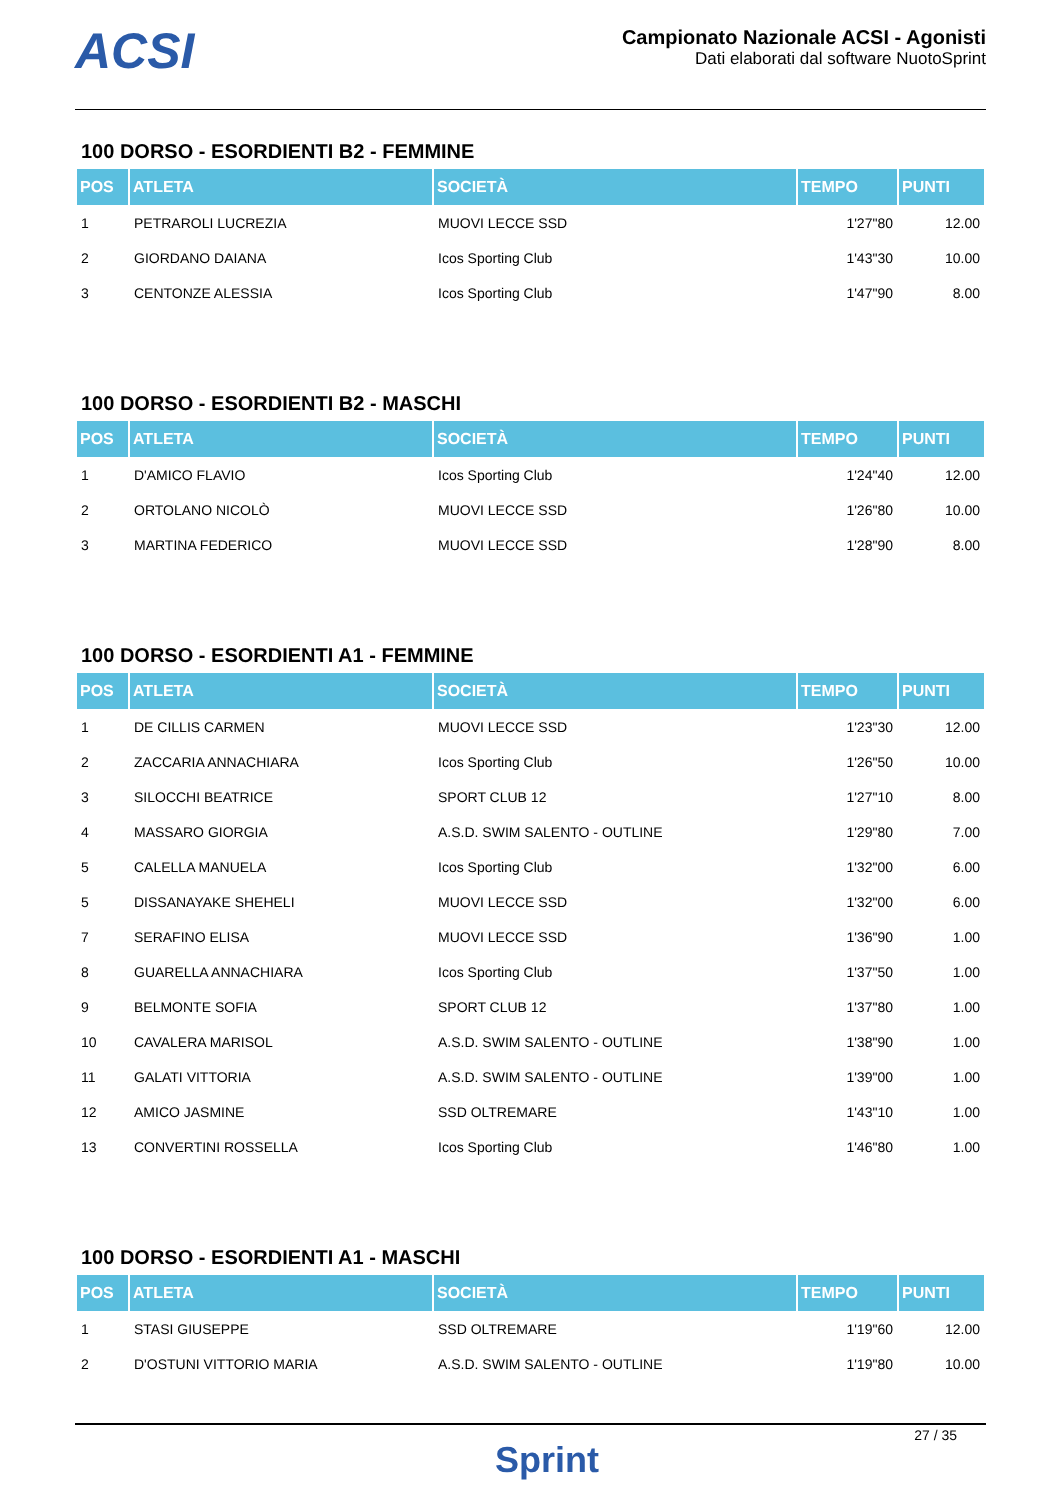ACSI
Campionato Nazionale ACSI - Agonisti
Dati elaborati dal software NuotoSprint
100 DORSO - ESORDIENTI B2 - FEMMINE
| POS | ATLETA | SOCIETÀ | TEMPO | PUNTI |
| --- | --- | --- | --- | --- |
| 1 | PETRAROLI LUCREZIA | MUOVI LECCE SSD | 1'27"80 | 12.00 |
| 2 | GIORDANO DAIANA | Icos Sporting Club | 1'43"30 | 10.00 |
| 3 | CENTONZE ALESSIA | Icos Sporting Club | 1'47"90 | 8.00 |
100 DORSO - ESORDIENTI B2 - MASCHI
| POS | ATLETA | SOCIETÀ | TEMPO | PUNTI |
| --- | --- | --- | --- | --- |
| 1 | D'AMICO FLAVIO | Icos Sporting Club | 1'24"40 | 12.00 |
| 2 | ORTOLANO NICOLÒ | MUOVI LECCE SSD | 1'26"80 | 10.00 |
| 3 | MARTINA FEDERICO | MUOVI LECCE SSD | 1'28"90 | 8.00 |
100 DORSO - ESORDIENTI A1 - FEMMINE
| POS | ATLETA | SOCIETÀ | TEMPO | PUNTI |
| --- | --- | --- | --- | --- |
| 1 | DE CILLIS CARMEN | MUOVI LECCE SSD | 1'23"30 | 12.00 |
| 2 | ZACCARIA ANNACHIARA | Icos Sporting Club | 1'26"50 | 10.00 |
| 3 | SILOCCHI BEATRICE | SPORT CLUB 12 | 1'27"10 | 8.00 |
| 4 | MASSARO GIORGIA | A.S.D. SWIM SALENTO - OUTLINE | 1'29"80 | 7.00 |
| 5 | CALELLA MANUELA | Icos Sporting Club | 1'32"00 | 6.00 |
| 5 | DISSANAYAKE SHEHELI | MUOVI LECCE SSD | 1'32"00 | 6.00 |
| 7 | SERAFINO ELISA | MUOVI LECCE SSD | 1'36"90 | 1.00 |
| 8 | GUARELLA ANNACHIARA | Icos Sporting Club | 1'37"50 | 1.00 |
| 9 | BELMONTE SOFIA | SPORT CLUB 12 | 1'37"80 | 1.00 |
| 10 | CAVALERA MARISOL | A.S.D. SWIM SALENTO - OUTLINE | 1'38"90 | 1.00 |
| 11 | GALATI VITTORIA | A.S.D. SWIM SALENTO - OUTLINE | 1'39"00 | 1.00 |
| 12 | AMICO JASMINE | SSD OLTREMARE | 1'43"10 | 1.00 |
| 13 | CONVERTINI ROSSELLA | Icos Sporting Club | 1'46"80 | 1.00 |
100 DORSO - ESORDIENTI A1 - MASCHI
| POS | ATLETA | SOCIETÀ | TEMPO | PUNTI |
| --- | --- | --- | --- | --- |
| 1 | STASI GIUSEPPE | SSD OLTREMARE | 1'19"60 | 12.00 |
| 2 | D'OSTUNI VITTORIO MARIA | A.S.D. SWIM SALENTO - OUTLINE | 1'19"80 | 10.00 |
27 / 35
Sprint